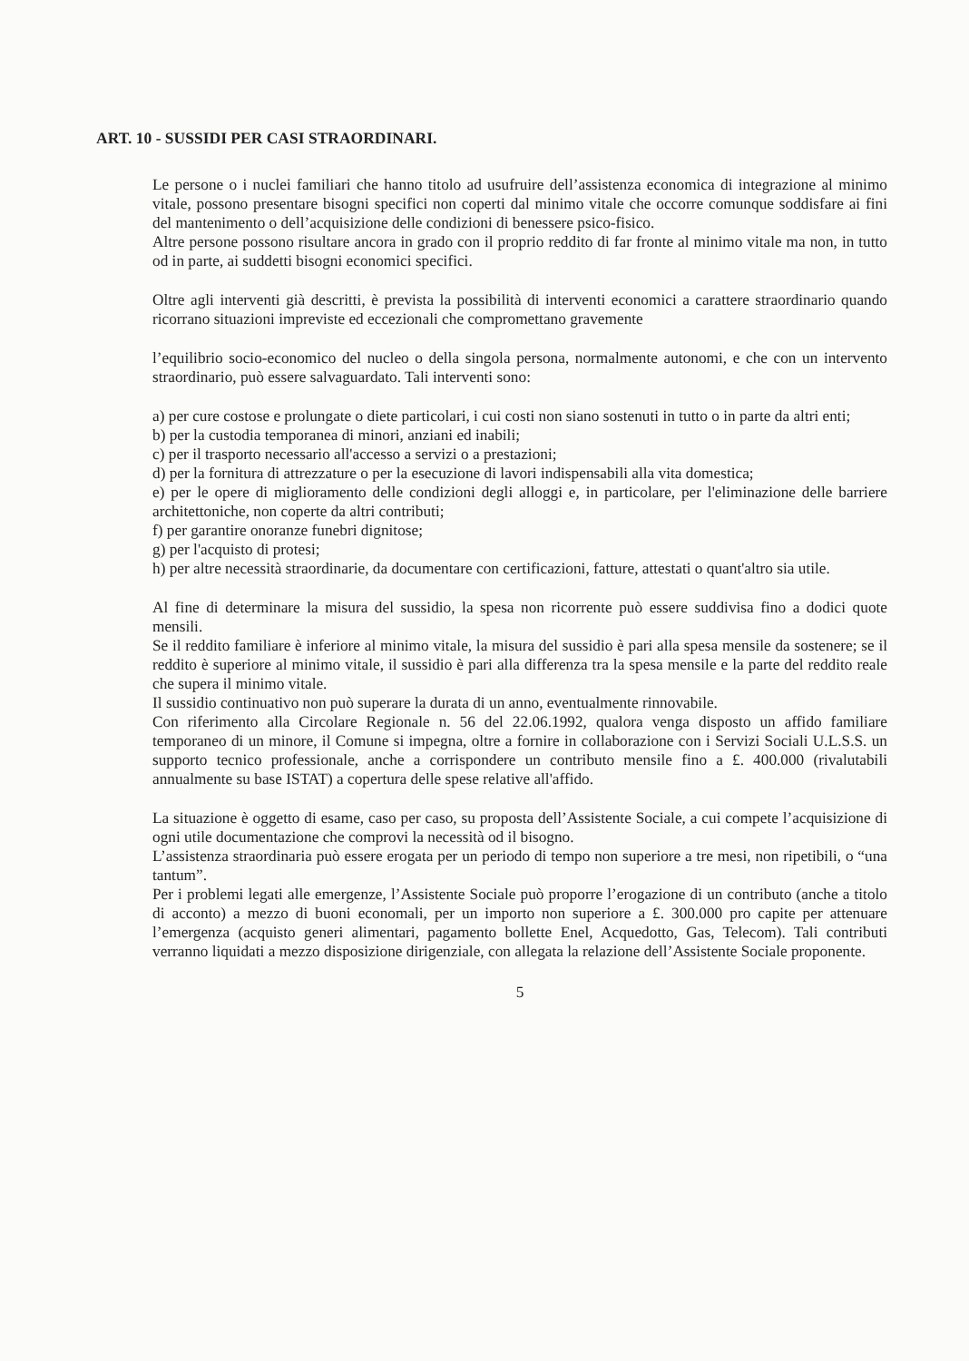ART. 10 - SUSSIDI PER CASI STRAORDINARI.
Le persone o i nuclei familiari che hanno titolo ad usufruire dell’assistenza economica di integrazione al minimo vitale, possono presentare bisogni specifici non coperti dal minimo vitale che occorre comunque soddisfare ai fini del mantenimento o dell’acquisizione delle condizioni di benessere psico-fisico.
Altre persone possono risultare ancora in grado con il proprio reddito di far fronte al minimo vitale ma non, in tutto od in parte, ai suddetti bisogni economici specifici.
Oltre agli interventi già descritti, è prevista la possibilità di interventi economici a carattere straordinario quando ricorrano situazioni impreviste ed eccezionali che compromettano gravemente
l’equilibrio socio-economico del nucleo o della singola persona, normalmente autonomi, e che con un intervento straordinario, può essere salvaguardato. Tali interventi sono:
a) per cure costose e prolungate o diete particolari, i cui costi non siano sostenuti in tutto o in parte da altri enti;
b) per la custodia temporanea di minori, anziani ed inabili;
c) per il trasporto necessario all'accesso a servizi o a prestazioni;
d) per la fornitura di attrezzature o per la esecuzione di lavori indispensabili alla vita domestica;
e) per le opere di miglioramento delle condizioni degli alloggi e, in particolare, per l'eliminazione delle barriere architettoniche, non coperte da altri contributi;
f) per garantire onoranze funebri dignitose;
g) per l'acquisto di protesi;
h) per altre necessità straordinarie, da documentare con certificazioni, fatture, attestati o quant'altro sia utile.
Al fine di determinare la misura del sussidio, la spesa non ricorrente può essere suddivisa fino a dodici quote mensili.
Se il reddito familiare è inferiore al minimo vitale, la misura del sussidio è pari alla spesa mensile da sostenere; se il reddito è superiore al minimo vitale, il sussidio è pari alla differenza tra la spesa mensile e la parte del reddito reale che supera il minimo vitale.
Il sussidio continuativo non può superare la durata di un anno, eventualmente rinnovabile.
Con riferimento alla Circolare Regionale n. 56 del 22.06.1992, qualora venga disposto un affido familiare temporaneo di un minore, il Comune si impegna, oltre a fornire in collaborazione con i Servizi Sociali U.L.S.S. un supporto tecnico professionale, anche a corrispondere un contributo mensile fino a £. 400.000 (rivalutabili annualmente su base ISTAT) a copertura delle spese relative all'affido.
La situazione è oggetto di esame, caso per caso, su proposta dell’Assistente Sociale, a cui compete l’acquisizione di ogni utile documentazione che comprovi la necessità od il bisogno.
L’assistenza straordinaria può essere erogata per un periodo di tempo non superiore a tre mesi, non ripetibili, o “una tantum”.
Per i problemi legati alle emergenze, l’Assistente Sociale può proporre l’erogazione di un contributo (anche a titolo di acconto) a mezzo di buoni economali, per un importo non superiore a £. 300.000 pro capite per attenuare l’emergenza (acquisto generi alimentari, pagamento bollette Enel, Acquedotto, Gas, Telecom). Tali contributi verranno liquidati a mezzo disposizione dirigenziale, con allegata la relazione dell’Assistente Sociale proponente.
5